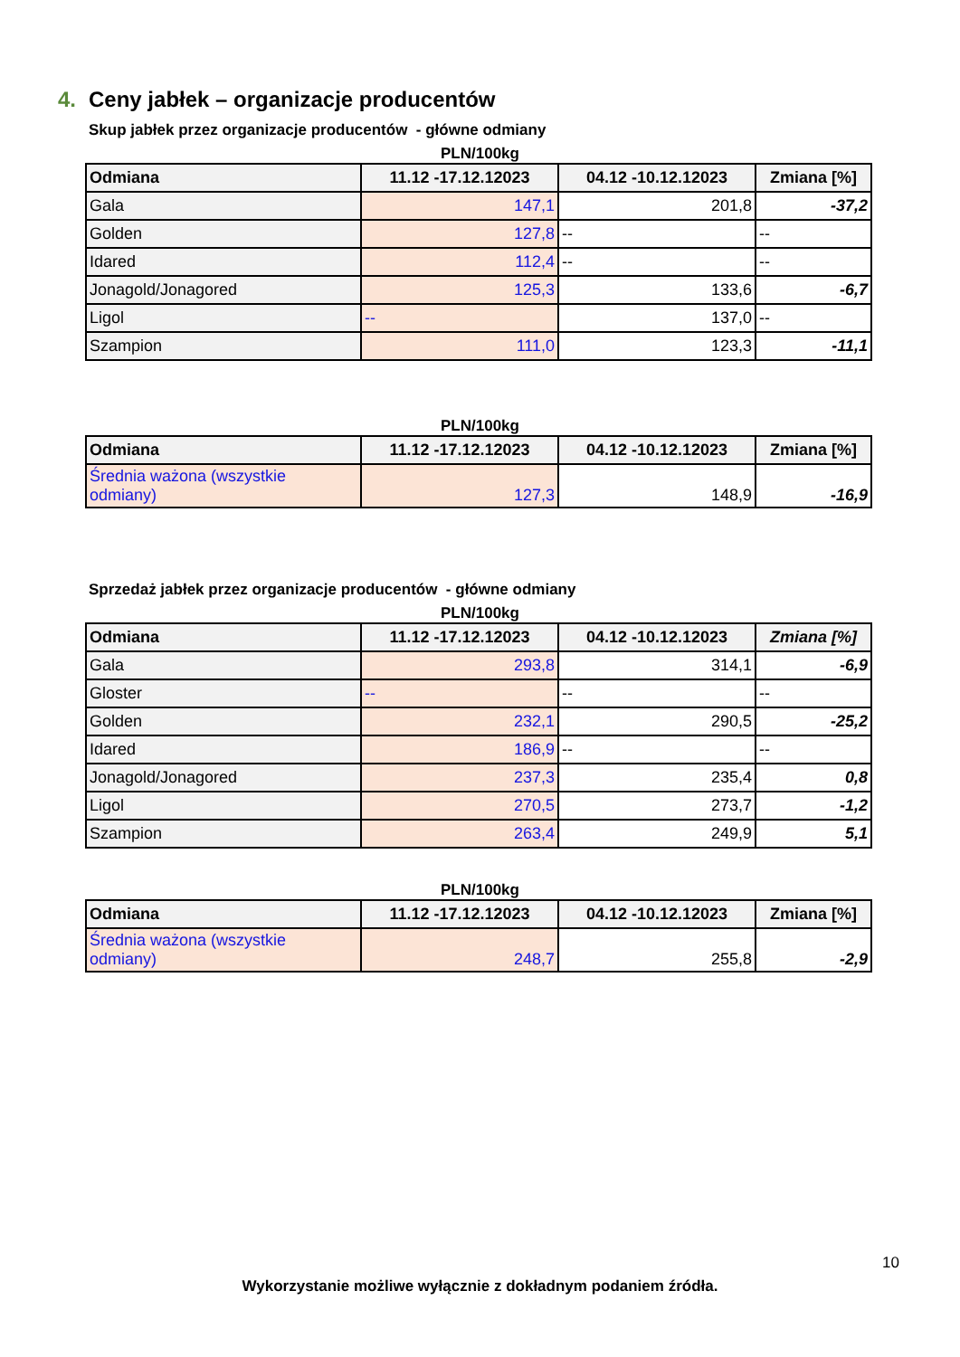4. Ceny jabłek – organizacje producentów
Skup jabłek przez organizacje producentów - główne odmiany
PLN/100kg
| Odmiana | 11.12 -17.12.12023 | 04.12 -10.12.12023 | Zmiana [%] |
| --- | --- | --- | --- |
| Gala | 147,1 | 201,8 | -37,2 |
| Golden | 127,8 | -- | -- |
| Idared | 112,4 | -- | -- |
| Jonagold/Jonagored | 125,3 | 133,6 | -6,7 |
| Ligol | -- | 137,0 | -- |
| Szampion | 111,0 | 123,3 | -11,1 |
PLN/100kg
| Odmiana | 11.12 -17.12.12023 | 04.12 -10.12.12023 | Zmiana [%] |
| --- | --- | --- | --- |
| Średnia ważona (wszystkie odmiany) | 127,3 | 148,9 | -16,9 |
Sprzedaż jabłek przez organizacje producentów - główne odmiany
PLN/100kg
| Odmiana | 11.12 -17.12.12023 | 04.12 -10.12.12023 | Zmiana [%] |
| --- | --- | --- | --- |
| Gala | 293,8 | 314,1 | -6,9 |
| Gloster | -- | -- | -- |
| Golden | 232,1 | 290,5 | -25,2 |
| Idared | 186,9 | -- | -- |
| Jonagold/Jonagored | 237,3 | 235,4 | 0,8 |
| Ligol | 270,5 | 273,7 | -1,2 |
| Szampion | 263,4 | 249,9 | 5,1 |
PLN/100kg
| Odmiana | 11.12 -17.12.12023 | 04.12 -10.12.12023 | Zmiana [%] |
| --- | --- | --- | --- |
| Średnia ważona (wszystkie odmiany) | 248,7 | 255,8 | -2,9 |
10
Wykorzystanie możliwe wyłącznie z dokładnym podaniem źródła.